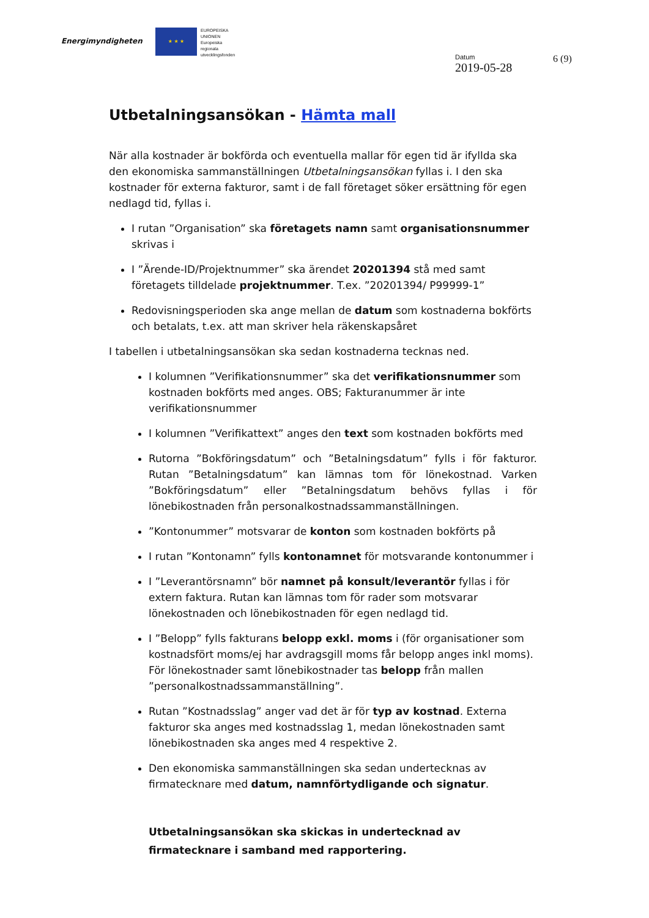Energimyndigheten
★ ★ ★
EUROPEISKA
UNIONEN
Europeiska
regionala
utvecklingsfonden
Datum
2019-05-28
6 (9)
Utbetalningsansökan - Hämta mall
När alla kostnader är bokförda och eventuella mallar för egen tid är ifyllda ska den ekonomiska sammanställningen Utbetalningsansökan fyllas i. I den ska kostnader för externa fakturor, samt i de fall företaget söker ersättning för egen nedlagd tid, fyllas i.
I rutan ”Organisation” ska företagets namn samt organisationsnummer skrivas i
I ”Ärende-ID/Projektnummer” ska ärendet 20201394 stå med samt företagets tilldelade projektnummer. T.ex. ”20201394/ P99999-1”
Redovisningsperioden ska ange mellan de datum som kostnaderna bokförts och betalats, t.ex. att man skriver hela räkenskapsåret
I tabellen i utbetalningsansökan ska sedan kostnaderna tecknas ned.
I kolumnen ”Verifikationsnummer” ska det verifikationsnummer som kostnaden bokförts med anges. OBS; Fakturanummer är inte verifikationsnummer
I kolumnen ”Verifikattext” anges den text som kostnaden bokförts med
Rutorna ”Bokföringsdatum” och ”Betalningsdatum” fylls i för fakturor. Rutan ”Betalningsdatum” kan lämnas tom för lönekostnad. Varken ”Bokföringsdatum” eller ”Betalningsdatum behövs fyllas i för lönebikostnaden från personalkostnadssammanställningen.
”Kontonummer” motsvarar de konton som kostnaden bokförts på
I rutan ”Kontonamn” fylls kontonamnet för motsvarande kontonummer i
I ”Leverantörsnamn” bör namnet på konsult/leverantör fyllas i för extern faktura. Rutan kan lämnas tom för rader som motsvarar lönekostnaden och lönebikostnaden för egen nedlagd tid.
I ”Belopp” fylls fakturans belopp exkl. moms i (för organisationer som kostnadsfört moms/ej har avdragsgill moms får belopp anges inkl moms). För lönekostnader samt lönebikostnader tas belopp från mallen ”personalkostnadssammanställning”.
Rutan ”Kostnadsslag” anger vad det är för typ av kostnad. Externa fakturor ska anges med kostnadsslag 1, medan lönekostnaden samt lönebikostnaden ska anges med 4 respektive 2.
Den ekonomiska sammanställningen ska sedan undertecknas av firmatecknare med datum, namnförtydligande och signatur.
Utbetalningsansökan ska skickas in undertecknad av firmatecknare i samband med rapportering.